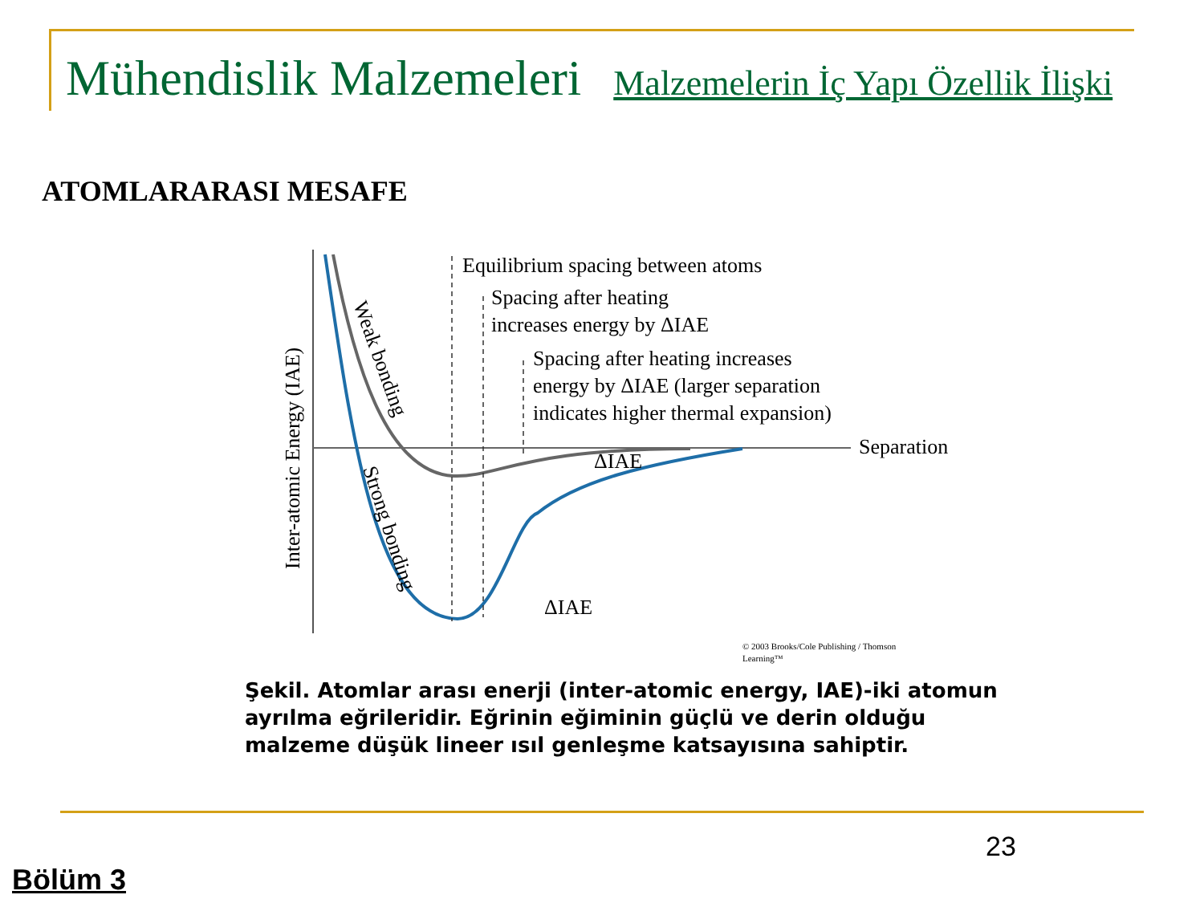Mühendislik Malzemeleri Malzemelerin İç Yapı Özellik İlişki
ATOMLARARASI MESAFE
Equilibrium spacing between atoms
Spacing after heating
increases energy by ΔIAE
Spacing after heating increases
energy by ΔIAE (larger separation
indicates higher thermal expansion)
Separation
ΔIAE
ΔIAE
Inter-atomic Energy (IAE)
Weak bonding
Strong bonding
© 2003 Brooks/Cole Publishing / Thomson
Learning™
Şekil. Atomlar arası enerji (inter-atomic energy, IAE)-iki atomun ayrılma eğrileridir. Eğrinin eğiminin güçlü ve derin olduğu malzeme düşük lineer ısıl genleşme katsayısına sahiptir.
23
Bölüm 3